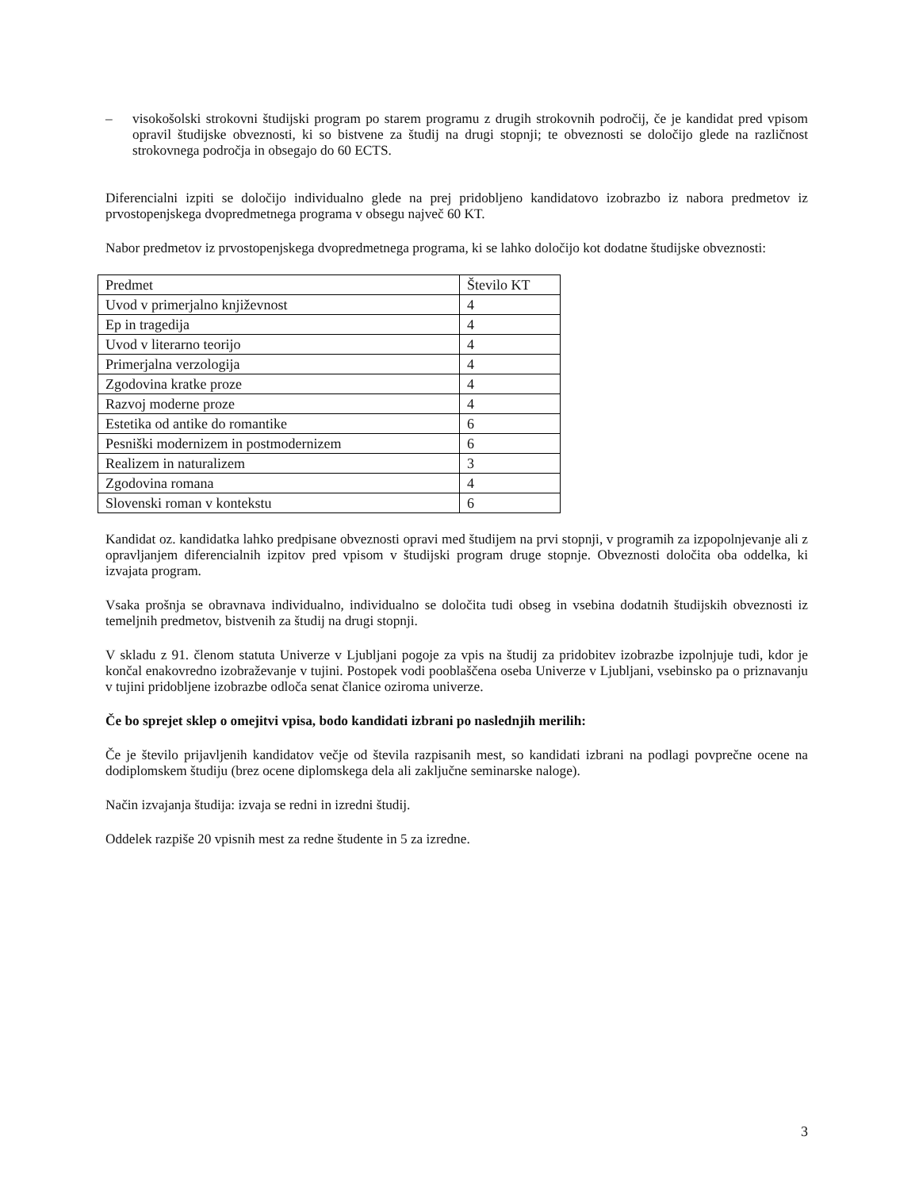– visokošolski strokovni študijski program po starem programu z drugih strokovnih področij, če je kandidat pred vpisom opravil študijske obveznosti, ki so bistvene za študij na drugi stopnji; te obveznosti se določijo glede na različnost strokovnega področja in obsegajo do 60 ECTS.
Diferencialni izpiti se določijo individualno glede na prej pridobljeno kandidatovo izobrazbo iz nabora predmetov iz prvostopenjskega dvopredmetnega programa v obsegu največ 60 KT.
Nabor predmetov iz prvostopenjskega dvopredmetnega programa, ki se lahko določijo kot dodatne študijske obveznosti:
| Predmet | Število KT |
| Uvod v primerjalno književnost | 4 |
| Ep in tragedija | 4 |
| Uvod v literarno teorijo | 4 |
| Primerjalna verzologija | 4 |
| Zgodovina kratke proze | 4 |
| Razvoj moderne proze | 4 |
| Estetika od antike do romantike | 6 |
| Pesniški modernizem in postmodernizem | 6 |
| Realizem in naturalizem | 3 |
| Zgodovina romana | 4 |
| Slovenski roman v kontekstu | 6 |
Kandidat oz. kandidatka lahko predpisane obveznosti opravi med študijem na prvi stopnji, v programih za izpopolnjevanje ali z opravljanjem diferencialnih izpitov pred vpisom v študijski program druge stopnje. Obveznosti določita oba oddelka, ki izvajata program.
Vsaka prošnja se obravnava individualno, individualno se določita tudi obseg in vsebina dodatnih študijskih obveznosti iz temeljnih predmetov, bistvenih za študij na drugi stopnji.
V skladu z 91. členom statuta Univerze v Ljubljani pogoje za vpis na študij za pridobitev izobrazbe izpolnjuje tudi, kdor je končal enakovredno izobraževanje v tujini. Postopek vodi pooblaščena oseba Univerze v Ljubljani, vsebinsko pa o priznavanju v tujini pridobljene izobrazbe odloča senat članice oziroma univerze.
Če bo sprejet sklep o omejitvi vpisa, bodo kandidati izbrani po naslednjih merilih:
Če je število prijavljenih kandidatov večje od števila razpisanih mest, so kandidati izbrani na podlagi povprečne ocene na dodiplomskem študiju (brez ocene diplomskega dela ali zaključne seminarske naloge).
Način izvajanja študija: izvaja se redni in izredni študij.
Oddelek razpiše 20 vpisnih mest za redne študente in 5 za izredne.
3